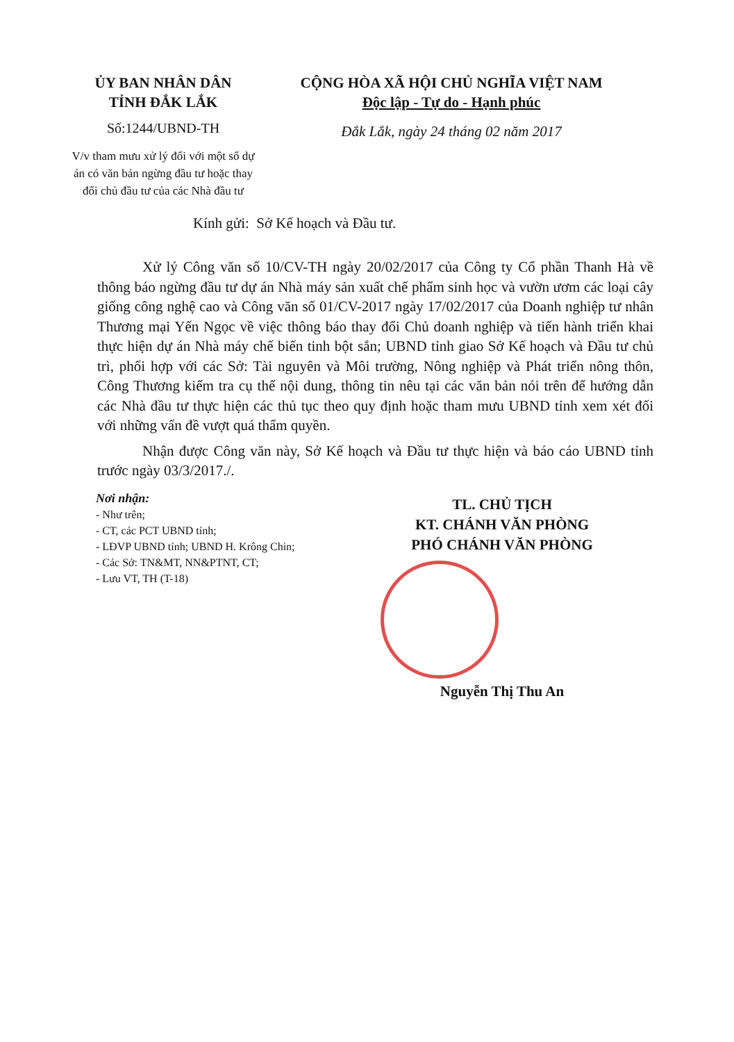ỦY BAN NHÂN DÂN
TỈNH ĐẮK LẮK
Số:1244/UBND-TH
V/v tham mưu xử lý đối với một số dự án có văn bản ngừng đầu tư hoặc thay đổi chủ đầu tư của các Nhà đầu tư
CỘNG HÒA XÃ HỘI CHỦ NGHĨA VIỆT NAM
Độc lập - Tự do - Hạnh phúc
Đắk Lắk, ngày 24 tháng 02 năm 2017
Kính gửi: Sở Kế hoạch và Đầu tư.
Xử lý Công văn số 10/CV-TH ngày 20/02/2017 của Công ty Cổ phần Thanh Hà về thông báo ngừng đầu tư dự án Nhà máy sản xuất chế phẩm sinh học và vườn ươm các loại cây giống công nghệ cao và Công văn số 01/CV-2017 ngày 17/02/2017 của Doanh nghiệp tư nhân Thương mại Yến Ngọc về việc thông báo thay đổi Chủ doanh nghiệp và tiến hành triển khai thực hiện dự án Nhà máy chế biến tinh bột sắn; UBND tỉnh giao Sở Kế hoạch và Đầu tư chủ trì, phối hợp với các Sở: Tài nguyên và Môi trường, Nông nghiệp và Phát triển nông thôn, Công Thương kiểm tra cụ thể nội dung, thông tin nêu tại các văn bản nói trên để hướng dẫn các Nhà đầu tư thực hiện các thủ tục theo quy định hoặc tham mưu UBND tỉnh xem xét đối với những vấn đề vượt quá thẩm quyền.
Nhận được Công văn này, Sở Kế hoạch và Đầu tư thực hiện và báo cáo UBND tỉnh trước ngày 03/3/2017./.
Nơi nhận:
- Như trên;
- CT, các PCT UBND tỉnh;
- LĐVP UBND tỉnh; UBND H. Krông Chin;
- Các Sở: TN&MT, NN&PTNT, CT;
- Lưu VT, TH (T-18)
TL. CHỦ TỊCH
KT. CHÁNH VĂN PHÒNG
PHÓ CHÁNH VĂN PHÒNG
Nguyễn Thị Thu An